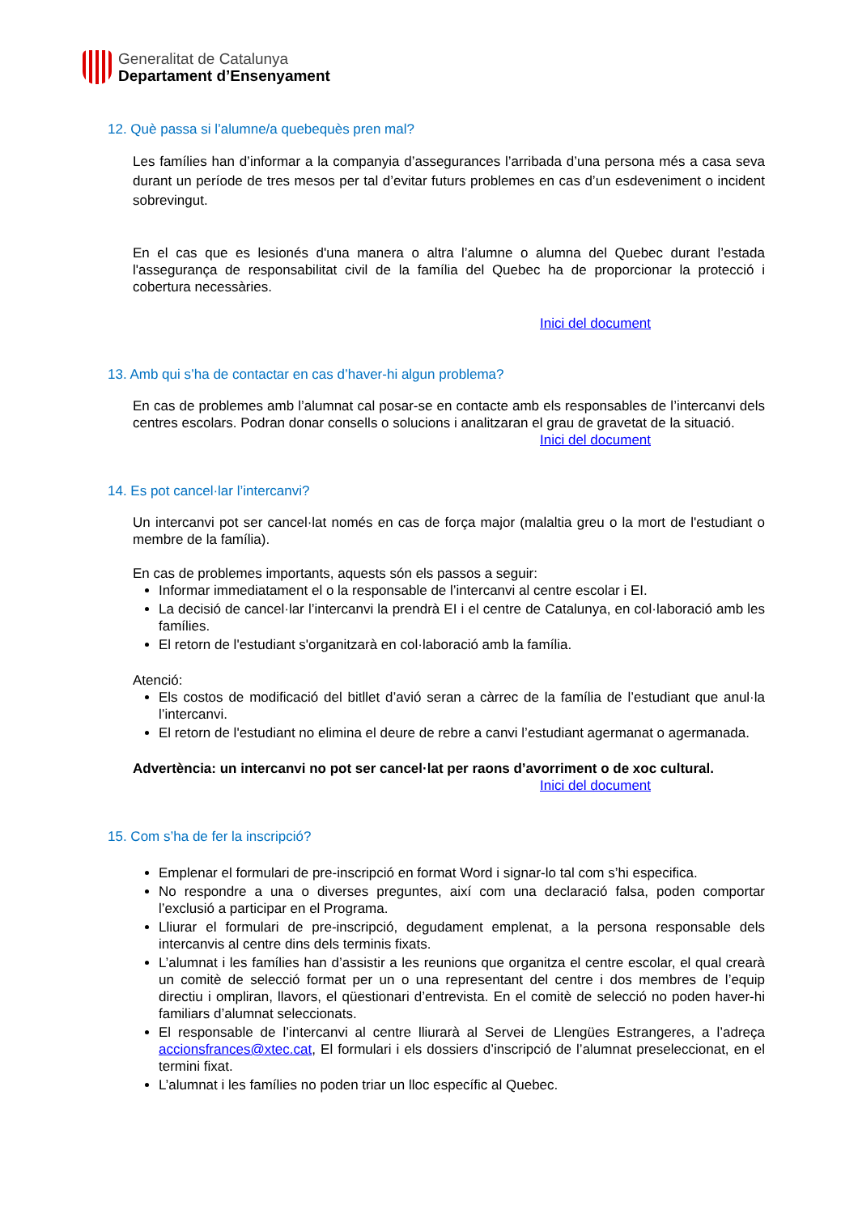Generalitat de Catalunya
Departament d’Ensenyament
12. Què passa si l’alumne/a quebequès pren mal?
Les famílies han d’informar a la companyia d’assegurances l’arribada d’una persona més a casa seva durant un període de tres mesos per tal d’evitar futurs problemes en cas d’un esdeveniment o incident sobrevingut.
En el cas que es lesionés d'una manera o altra l’alumne o alumna del Quebec durant l’estada l'assegurança de responsabilitat civil de la família del Quebec ha de proporcionar la protecció i cobertura necessàries.
Inici del document
13. Amb qui s’ha de contactar en cas d’haver-hi algun problema?
En cas de problemes amb l’alumnat cal posar-se en contacte amb els responsables de l’intercanvi dels centres escolars. Podran donar consells o solucions i analitzaran el grau de gravetat de la situació.
Inici del document
14. Es pot cancel·lar l’intercanvi?
Un intercanvi pot ser cancel·lat només en cas de força major (malaltia greu o la mort de l'estudiant o membre de la família).
En cas de problemes importants, aquests són els passos a seguir:
Informar immediatament el o la responsable de l’intercanvi al centre escolar i EI.
La decisió de cancel·lar l’intercanvi la prendrà EI i el centre de Catalunya, en col·laboració amb les famílies.
El retorn de l'estudiant s'organitzarà en col·laboració amb la família.
Atenció:
Els costos de modificació del bitllet d’avió seran a càrrec de la família de l’estudiant que anul·la l’intercanvi.
El retorn de l'estudiant no elimina el deure de rebre a canvi l’estudiant agermanat o agermanada.
Advertència: un intercanvi no pot ser cancel·lat per raons d’avorriment o de xoc cultural.
Inici del document
15. Com s’ha de fer la inscripció?
Emplenar el formulari de pre-inscripció en format Word i signar-lo tal com s’hi especifica.
No respondre a una o diverses preguntes, així com una declaració falsa, poden comportar l’exclusió a participar en el Programa.
Lliurar el formulari de pre-inscripció, degudament emplenat, a la persona responsable dels intercanvis al centre dins dels terminis fixats.
L’alumnat i les famílies han d’assistir a les reunions que organitza el centre escolar, el qual crearà un comitè de selecció format per un o una representant del centre i dos membres de l’equip directiu i ompliran, llavors, el qüestionari d’entrevista. En el comitè de selecció no poden haver-hi familiars d’alumnat seleccionats.
El responsable de l’intercanvi al centre lliurarà al Servei de Llengües Estrangeres, a l’adreça accionsfrances@xtec.cat, El formulari i els dossiers d’inscripció de l’alumnat preseleccionat, en el termini fixat.
L’alumnat i les famílies no poden triar un lloc específic al Quebec.